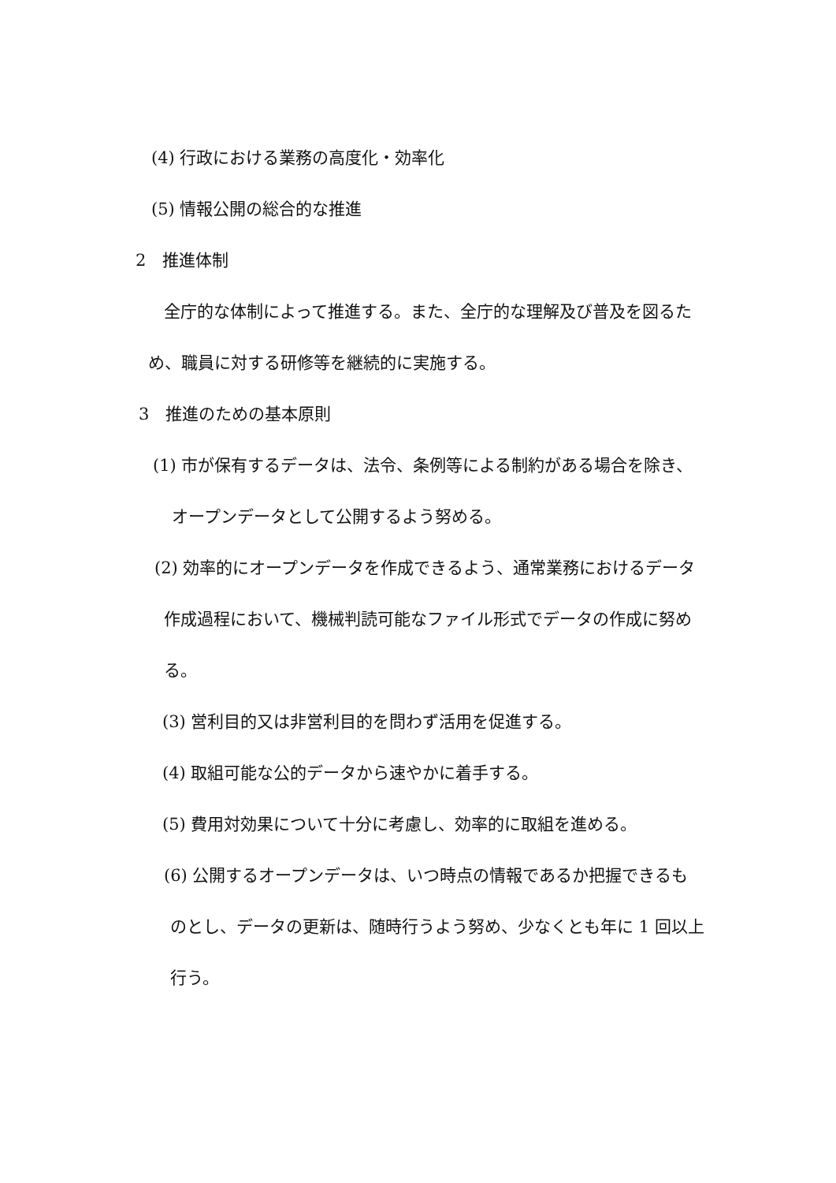(4) 行政における業務の高度化・効率化
(5) 情報公開の総合的な推進
2　推進体制
全庁的な体制によって推進する。また、全庁的な理解及び普及を図るた
め、職員に対する研修等を継続的に実施する。
3　推進のための基本原則
(1) 市が保有するデータは、法令、条例等による制約がある場合を除き、
オープンデータとして公開するよう努める。
(2) 効率的にオープンデータを作成できるよう、通常業務におけるデータ
作成過程において、機械判読可能なファイル形式でデータの作成に努め
る。
(3) 営利目的又は非営利目的を問わず活用を促進する。
(4) 取組可能な公的データから速やかに着手する。
(5) 費用対効果について十分に考慮し、効率的に取組を進める。
(6) 公開するオープンデータは、いつ時点の情報であるか把握できるも
のとし、データの更新は、随時行うよう努め、少なくとも年に 1 回以上
行う。